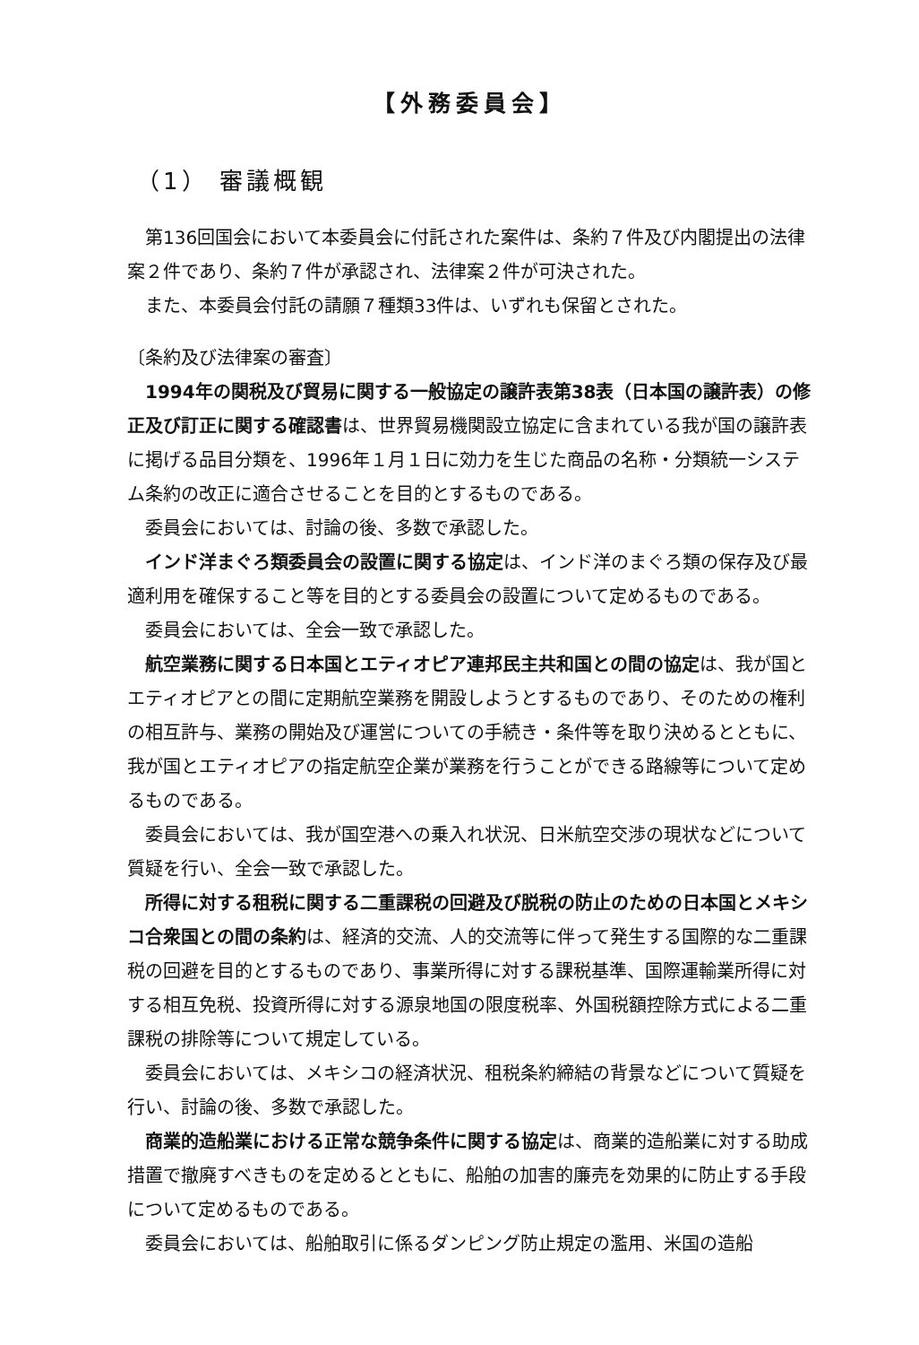【外務委員会】
（1） 審議概観
第136回国会において本委員会に付託された案件は、条約７件及び内閣提出の法律案２件であり、条約７件が承認され、法律案２件が可決された。
また、本委員会付託の請願７種類33件は、いずれも保留とされた。
〔条約及び法律案の審査〕
1994年の関税及び貿易に関する一般協定の譲許表第38表（日本国の譲許表）の修正及び訂正に関する確認書は、世界貿易機関設立協定に含まれている我が国の譲許表に掲げる品目分類を、1996年１月１日に効力を生じた商品の名称・分類統一システム条約の改正に適合させることを目的とするものである。
委員会においては、討論の後、多数で承認した。
インド洋まぐろ類委員会の設置に関する協定は、インド洋のまぐろ類の保存及び最適利用を確保すること等を目的とする委員会の設置について定めるものである。
委員会においては、全会一致で承認した。
航空業務に関する日本国とエティオピア連邦民主共和国との間の協定は、我が国とエティオピアとの間に定期航空業務を開設しようとするものであり、そのための権利の相互許与、業務の開始及び運営についての手続き・条件等を取り決めるとともに、我が国とエティオピアの指定航空企業が業務を行うことができる路線等について定めるものである。
委員会においては、我が国空港への乗入れ状況、日米航空交渉の現状などについて質疑を行い、全会一致で承認した。
所得に対する租税に関する二重課税の回避及び脱税の防止のための日本国とメキシコ合衆国との間の条約は、経済的交流、人的交流等に伴って発生する国際的な二重課税の回避を目的とするものであり、事業所得に対する課税基準、国際運輸業所得に対する相互免税、投資所得に対する源泉地国の限度税率、外国税額控除方式による二重課税の排除等について規定している。
委員会においては、メキシコの経済状況、租税条約締結の背景などについて質疑を行い、討論の後、多数で承認した。
商業的造船業における正常な競争条件に関する協定は、商業的造船業に対する助成措置で撤廃すべきものを定めるとともに、船舶の加害的廉売を効果的に防止する手段について定めるものである。
委員会においては、船舶取引に係るダンピング防止規定の濫用、米国の造船